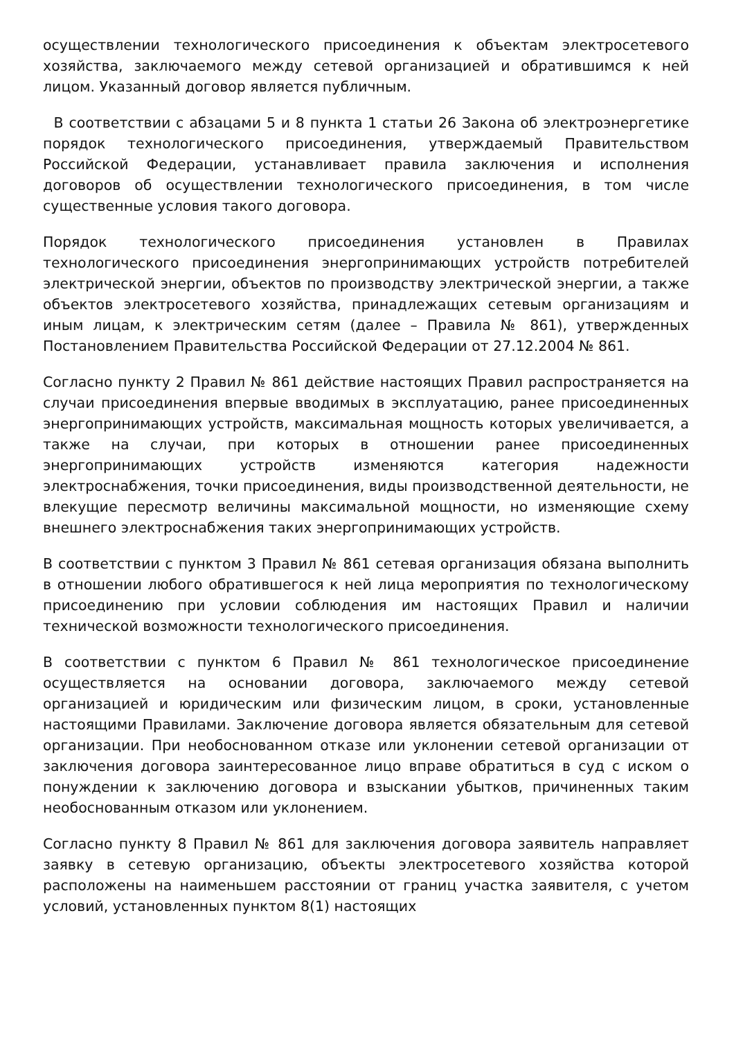осуществлении технологического присоединения к объектам электросетевого хозяйства, заключаемого между сетевой организацией и обратившимся к ней лицом. Указанный договор является публичным.
В соответствии с абзацами 5 и 8 пункта 1 статьи 26 Закона об электроэнергетике порядок технологического присоединения, утверждаемый Правительством Российской Федерации, устанавливает правила заключения и исполнения договоров об осуществлении технологического присоединения, в том числе существенные условия такого договора.
Порядок технологического присоединения установлен в Правилах технологического присоединения энергопринимающих устройств потребителей электрической энергии, объектов по производству электрической энергии, а также объектов электросетевого хозяйства, принадлежащих сетевым организациям и иным лицам, к электрическим сетям (далее – Правила № 861), утвержденных Постановлением Правительства Российской Федерации от 27.12.2004 № 861.
Согласно пункту 2 Правил № 861 действие настоящих Правил распространяется на случаи присоединения впервые вводимых в эксплуатацию, ранее присоединенных энергопринимающих устройств, максимальная мощность которых увеличивается, а также на случаи, при которых в отношении ранее присоединенных энергопринимающих устройств изменяются категория надежности электроснабжения, точки присоединения, виды производственной деятельности, не влекущие пересмотр величины максимальной мощности, но изменяющие схему внешнего электроснабжения таких энергопринимающих устройств.
В соответствии с пунктом 3 Правил № 861 сетевая организация обязана выполнить в отношении любого обратившегося к ней лица мероприятия по технологическому присоединению при условии соблюдения им настоящих Правил и наличии технической возможности технологического присоединения.
В соответствии с пунктом 6 Правил № 861 технологическое присоединение осуществляется на основании договора, заключаемого между сетевой организацией и юридическим или физическим лицом, в сроки, установленные настоящими Правилами. Заключение договора является обязательным для сетевой организации. При необоснованном отказе или уклонении сетевой организации от заключения договора заинтересованное лицо вправе обратиться в суд с иском о понуждении к заключению договора и взыскании убытков, причиненных таким необоснованным отказом или уклонением.
Согласно пункту 8 Правил № 861 для заключения договора заявитель направляет заявку в сетевую организацию, объекты электросетевого хозяйства которой расположены на наименьшем расстоянии от границ участка заявителя, с учетом условий, установленных пунктом 8(1) настоящих